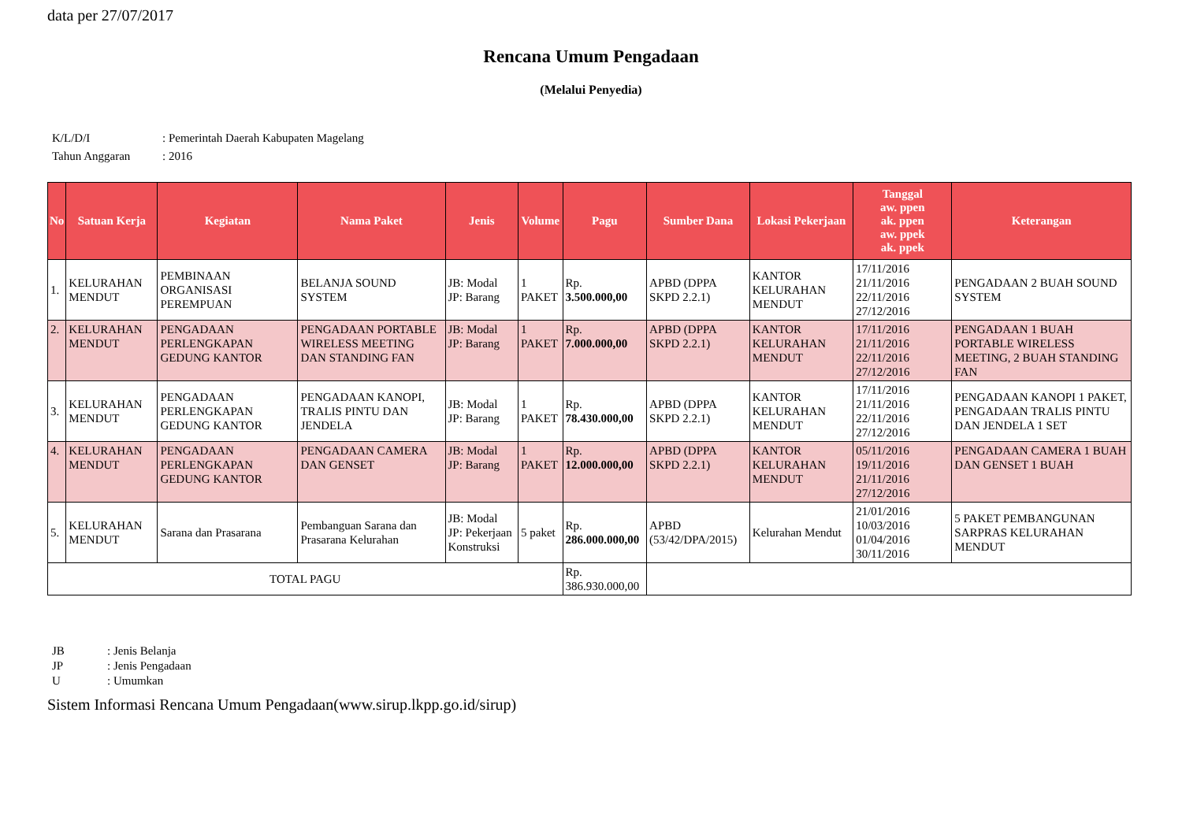data per 27/07/2017
Rencana Umum Pengadaan
(Melalui Penyedia)
| K/L/D/I | : Pemerintah Daerah Kabupaten Magelang |
| Tahun Anggaran | : 2016 |
| No | Satuan Kerja | Kegiatan | Nama Paket | Jenis | Volume | Pagu | Sumber Dana | Lokasi Pekerjaan | Tanggal aw. ppen ak. ppen aw. ppek ak. ppek | Keterangan |
| --- | --- | --- | --- | --- | --- | --- | --- | --- | --- | --- |
| 1. | KELURAHAN MENDUT | PEMBINAAN ORGANISASI PEREMPUAN | BELANJA SOUND SYSTEM | JB: Modal JP: Barang | 1 PAKET | Rp. 3.500.000,00 | APBD (DPPA SKPD 2.2.1) | KANTOR KELURAHAN MENDUT | 17/11/2016 21/11/2016 22/11/2016 27/12/2016 | PENGADAAN 2 BUAH SOUND SYSTEM |
| 2. | KELURAHAN MENDUT | PENGADAAN PERLENGKAPAN GEDUNG KANTOR | PENGADAAN PORTABLE WIRELESS MEETING DAN STANDING FAN | JB: Modal JP: Barang | 1 PAKET | Rp. 7.000.000,00 | APBD (DPPA SKPD 2.2.1) | KANTOR KELURAHAN MENDUT | 17/11/2016 21/11/2016 22/11/2016 27/12/2016 | PENGADAAN 1 BUAH PORTABLE WIRELESS MEETING, 2 BUAH STANDING FAN |
| 3. | KELURAHAN MENDUT | PENGADAAN PERLENGKAPAN GEDUNG KANTOR | PENGADAAN KANOPI, TRALIS PINTU DAN JENDELA | JB: Modal JP: Barang | 1 PAKET | Rp. 78.430.000,00 | APBD (DPPA SKPD 2.2.1) | KANTOR KELURAHAN MENDUT | 17/11/2016 21/11/2016 22/11/2016 27/12/2016 | PENGADAAN KANOPI 1 PAKET, PENGADAAN TRALIS PINTU DAN JENDELA 1 SET |
| 4. | KELURAHAN MENDUT | PENGADAAN PERLENGKAPAN GEDUNG KANTOR | PENGADAAN CAMERA DAN GENSET | JB: Modal JP: Barang | 1 PAKET | Rp. 12.000.000,00 | APBD (DPPA SKPD 2.2.1) | KANTOR KELURAHAN MENDUT | 05/11/2016 19/11/2016 21/11/2016 27/12/2016 | PENGADAAN CAMERA 1 BUAH DAN GENSET 1 BUAH |
| 5. | KELURAHAN MENDUT | Sarana dan Prasarana | Pembanguan Sarana dan Prasarana Kelurahan | JB: Modal JP: Pekerjaan Konstruksi | 5 paket | Rp. 286.000.000,00 | APBD (53/42/DPA/2015) | Kelurahan Mendut | 21/01/2016 10/03/2016 01/04/2016 30/11/2016 | 5 PAKET PEMBANGUNAN SARPRAS KELURAHAN MENDUT |
| TOTAL PAGU | | | | | | Rp. 386.930.000,00 | | | | |
| JB | : Jenis Belanja |
| JP | : Jenis Pengadaan |
| U | : Umumkan |
Sistem Informasi Rencana Umum Pengadaan(www.sirup.lkpp.go.id/sirup)